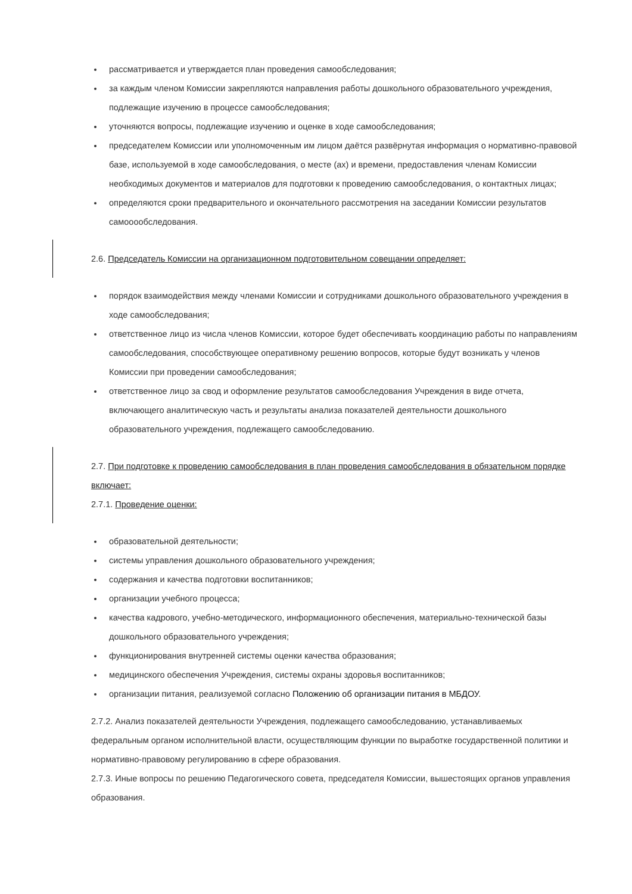рассматривается и утверждается план проведения самообследования;
за каждым членом Комиссии закрепляются направления работы дошкольного образовательного учреждения, подлежащие изучению в процессе самообследования;
уточняются вопросы, подлежащие изучению и оценке в ходе самообследования;
председателем Комиссии или уполномоченным им лицом даётся развёрнутая информация о нормативно-правовой базе, используемой в ходе самообследования, о месте (ах) и времени, предоставления членам Комиссии необходимых документов и материалов для подготовки к проведению самообследования, о контактных лицах;
определяются сроки предварительного и окончательного рассмотрения на заседании Комиссии результатов самооообследования.
2.6. Председатель Комиссии на организационном подготовительном совещании определяет:
порядок взаимодействия между членами Комиссии и сотрудниками дошкольного образовательного учреждения в ходе самообследования;
ответственное лицо из числа членов Комиссии, которое будет обеспечивать координацию работы по направлениям самообследования, способствующее оперативному решению вопросов, которые будут возникать у членов Комиссии при проведении самообследования;
ответственное лицо за свод и оформление результатов самообследования Учреждения в виде отчета, включающего аналитическую часть и результаты анализа показателей деятельности дошкольного образовательного учреждения, подлежащего самообследованию.
2.7. При подготовке к проведению самообследования в план проведения самообследования в обязательном порядке включает:
2.7.1. Проведение оценки:
образовательной деятельности;
системы управления дошкольного образовательного учреждения;
содержания и качества подготовки воспитанников;
организации учебного процесса;
качества кадрового, учебно-методического, информационного обеспечения, материально-технической базы дошкольного образовательного учреждения;
функционирования внутренней системы оценки качества образования;
медицинского обеспечения Учреждения, системы охраны здоровья воспитанников;
организации питания, реализуемой согласно Положению об организации питания в МБДОУ.
2.7.2. Анализ показателей деятельности Учреждения, подлежащего самообследованию, устанавливаемых федеральным органом исполнительной власти, осуществляющим функции по выработке государственной политики и нормативно-правовому регулированию в сфере образования.
2.7.3. Иные вопросы по решению Педагогического совета, председателя Комиссии, вышестоящих органов управления образования.